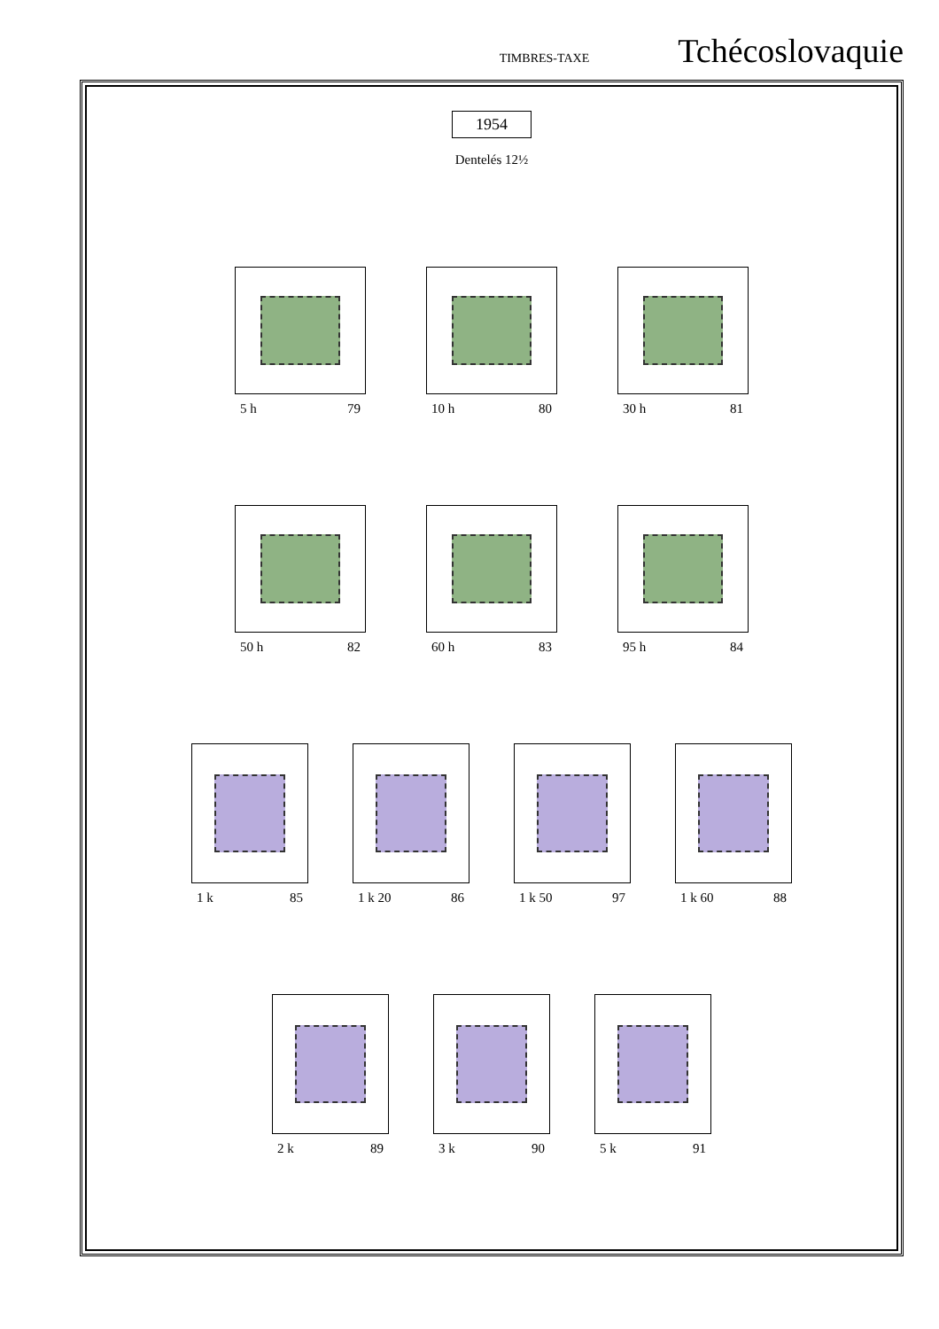TIMBRES-TAXE Tchécoslovaquie
1954
Dentelés 12½
5 h 79 10 h 80 30 h 81
50 h 82 60 h 83 95 h 84
1 k 85 1 k 20 86 1 k 50 97 1 k 60 88
2 k 89 3 k 90 5 k 91